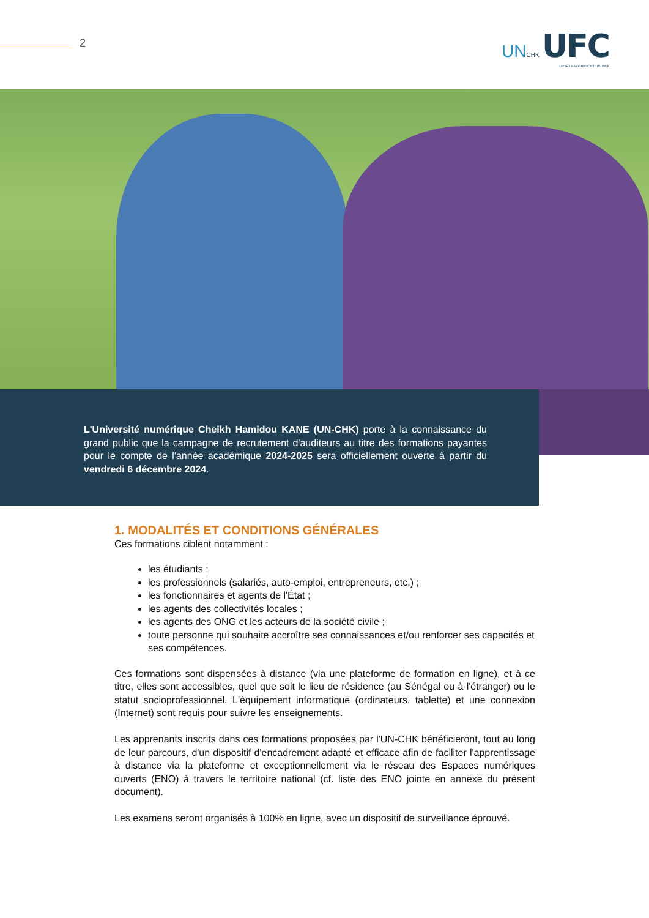2
UN CHK UFC
UNITÉ DE FORMATION CONTINUE
L'Université numérique Cheikh Hamidou KANE (UN-CHK) porte à la connaissance du grand public que la campagne de recrutement d'auditeurs au titre des formations payantes pour le compte de l'année académique 2024-2025 sera officiellement ouverte à partir du vendredi 6 décembre 2024.
1. MODALITÉS ET CONDITIONS GÉNÉRALES
Ces formations ciblent notamment :
les étudiants ;
les professionnels (salariés, auto-emploi, entrepreneurs, etc.) ;
les fonctionnaires et agents de l'État ;
les agents des collectivités locales ;
les agents des ONG et les acteurs de la société civile ;
toute personne qui souhaite accroître ses connaissances et/ou renforcer ses capacités et ses compétences.
Ces formations sont dispensées à distance (via une plateforme de formation en ligne), et à ce titre, elles sont accessibles, quel que soit le lieu de résidence (au Sénégal ou à l'étranger) ou le statut socioprofessionnel. L'équipement informatique (ordinateurs, tablette) et une connexion (Internet) sont requis pour suivre les enseignements.
Les apprenants inscrits dans ces formations proposées par l'UN-CHK bénéficieront, tout au long de leur parcours, d'un dispositif d'encadrement adapté et efficace afin de faciliter l'apprentissage à distance via la plateforme et exceptionnellement via le réseau des Espaces numériques ouverts (ENO) à travers le territoire national (cf. liste des ENO jointe en annexe du présent document).
Les examens seront organisés à 100% en ligne, avec un dispositif de surveillance éprouvé.